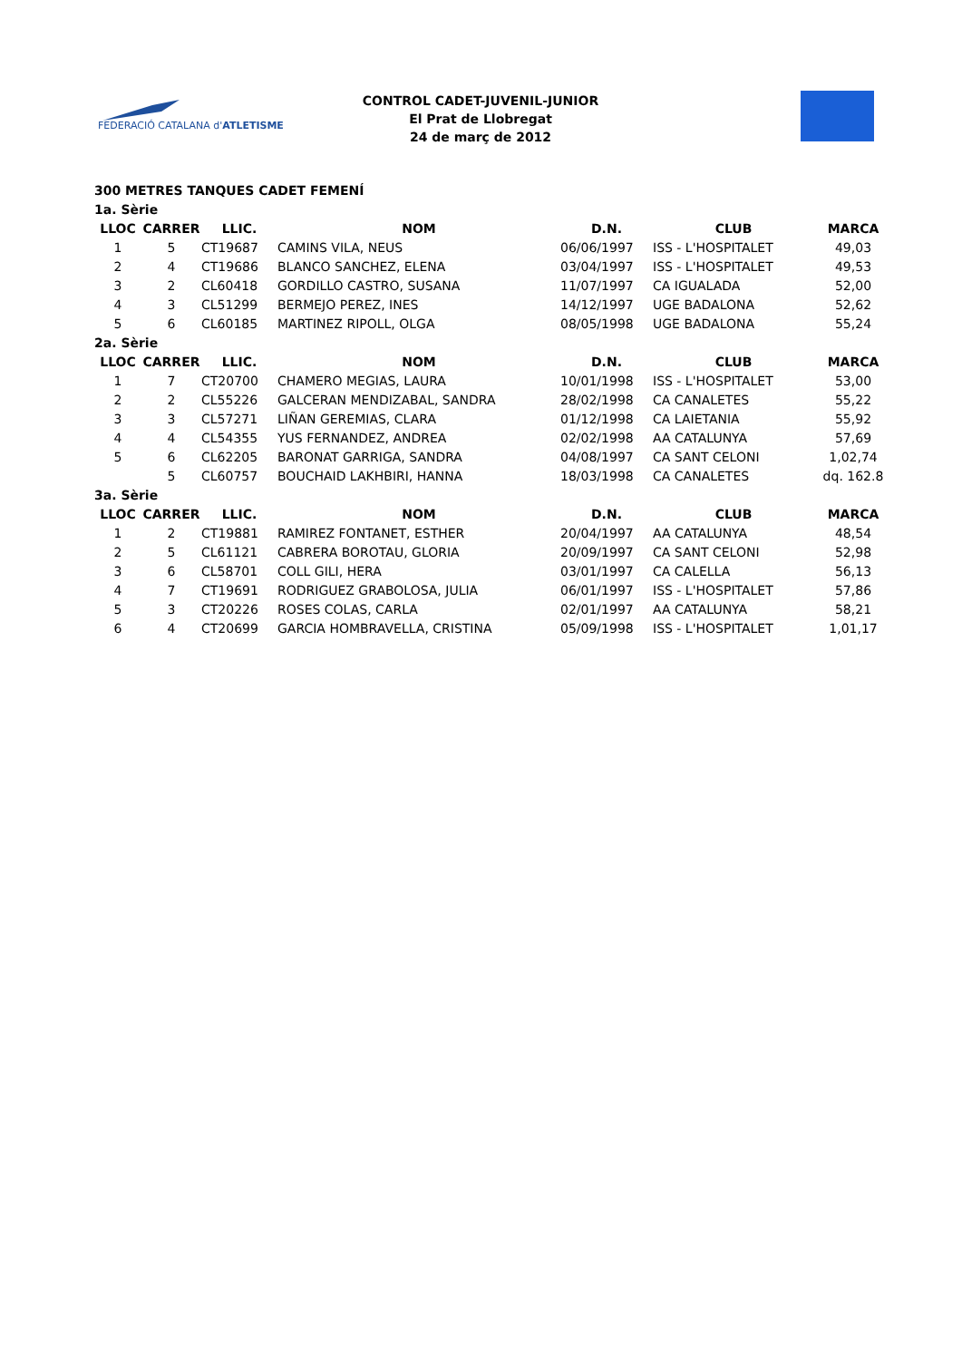FEDERACIÓ CATALANA d'ATLETISME
CONTROL CADET-JUVENIL-JUNIOR
El Prat de Llobregat
24 de març de 2012
300 METRES TANQUES CADET FEMENÍ
| 1a. Sèrie | | | | | | |
| LLOC | CARRER | LLIC. | NOM | D.N. | CLUB | MARCA |
| 1 | 5 | CT19687 | CAMINS VILA, NEUS | 06/06/1997 | ISS - L'HOSPITALET | 49,03 |
| 2 | 4 | CT19686 | BLANCO SANCHEZ, ELENA | 03/04/1997 | ISS - L'HOSPITALET | 49,53 |
| 3 | 2 | CL60418 | GORDILLO CASTRO, SUSANA | 11/07/1997 | CA IGUALADA | 52,00 |
| 4 | 3 | CL51299 | BERMEJO PEREZ, INES | 14/12/1997 | UGE BADALONA | 52,62 |
| 5 | 6 | CL60185 | MARTINEZ RIPOLL, OLGA | 08/05/1998 | UGE BADALONA | 55,24 |
| 2a. Sèrie | | | | | | |
| LLOC | CARRER | LLIC. | NOM | D.N. | CLUB | MARCA |
| 1 | 7 | CT20700 | CHAMERO MEGIAS, LAURA | 10/01/1998 | ISS - L'HOSPITALET | 53,00 |
| 2 | 2 | CL55226 | GALCERAN MENDIZABAL, SANDRA | 28/02/1998 | CA CANALETES | 55,22 |
| 3 | 3 | CL57271 | LIÑAN GEREMIAS, CLARA | 01/12/1998 | CA LAIETANIA | 55,92 |
| 4 | 4 | CL54355 | YUS FERNANDEZ, ANDREA | 02/02/1998 | AA CATALUNYA | 57,69 |
| 5 | 6 | CL62205 | BARONAT GARRIGA, SANDRA | 04/08/1997 | CA SANT CELONI | 1,02,74 |
| | 5 | CL60757 | BOUCHAID LAKHBIRI, HANNA | 18/03/1998 | CA CANALETES | dq. 162.8 |
| 3a. Sèrie | | | | | | |
| LLOC | CARRER | LLIC. | NOM | D.N. | CLUB | MARCA |
| 1 | 2 | CT19881 | RAMIREZ FONTANET, ESTHER | 20/04/1997 | AA CATALUNYA | 48,54 |
| 2 | 5 | CL61121 | CABRERA BOROTAU, GLORIA | 20/09/1997 | CA SANT CELONI | 52,98 |
| 3 | 6 | CL58701 | COLL GILI, HERA | 03/01/1997 | CA CALELLA | 56,13 |
| 4 | 7 | CT19691 | RODRIGUEZ GRABOLOSA, JULIA | 06/01/1997 | ISS - L'HOSPITALET | 57,86 |
| 5 | 3 | CT20226 | ROSES COLAS, CARLA | 02/01/1997 | AA CATALUNYA | 58,21 |
| 6 | 4 | CT20699 | GARCIA HOMBRAVELLA, CRISTINA | 05/09/1998 | ISS - L'HOSPITALET | 1,01,17 |